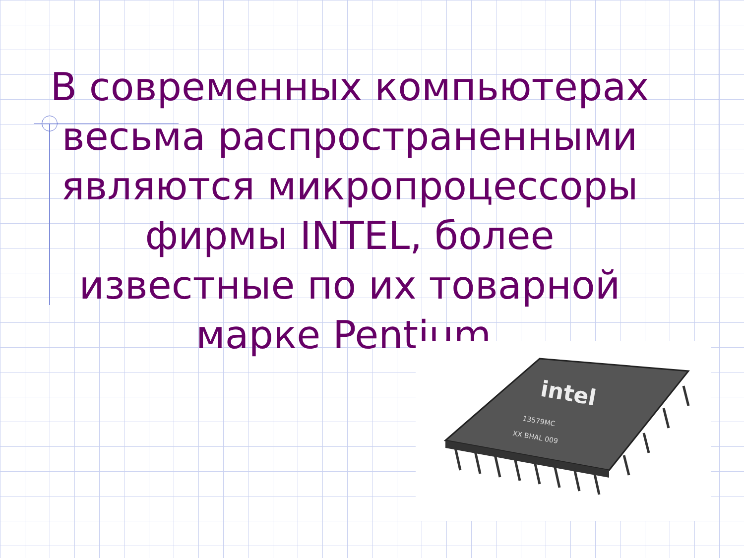В современных компьютерах весьма распространенными являются микропроцессоры фирмы INTEL, более известные по их товарной марке Pentium.
intel
13579MC
XX BHAL 009